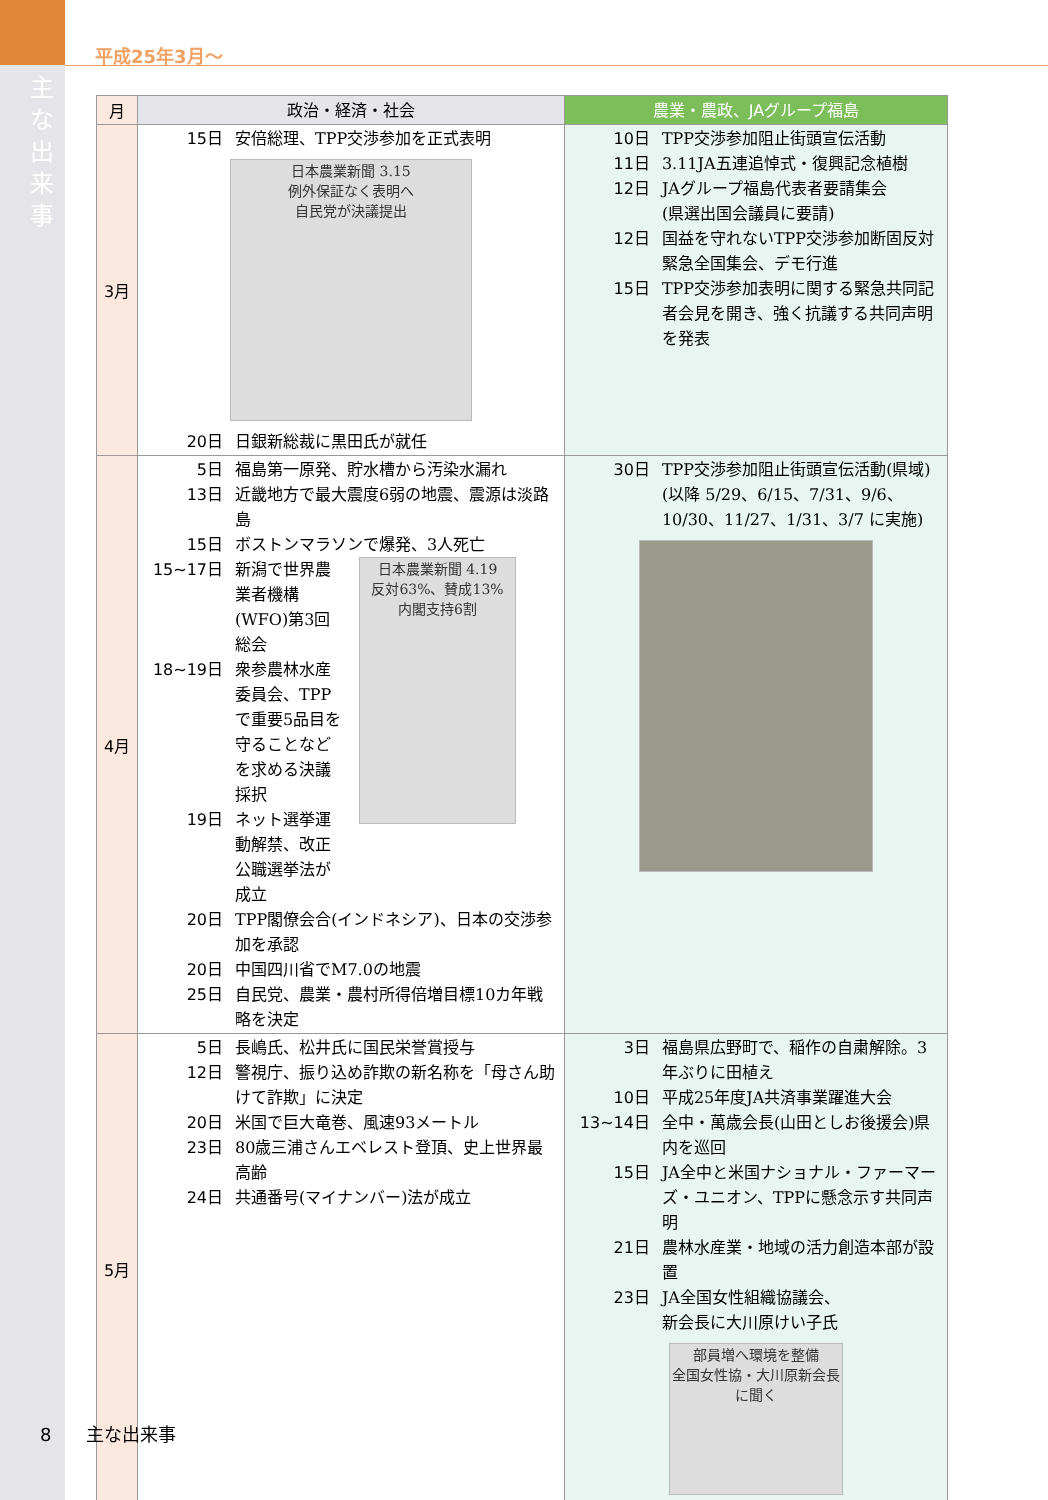主な出来事
平成25年3月～
| 月 | 政治・経済・社会 | 農業・農政、JAグループ福島 |
| --- | --- | --- |
| 3月 | 15日 安倍総理、TPP交渉参加を正式表明 日本農業新聞 3.15 例外保証なく表明へ 自民党が決議提出 20日 日銀新総裁に黒田氏が就任 | 10日 TPP交渉参加阻止街頭宣伝活動 11日 3.11JA五連追悼式・復興記念植樹 12日 JAグループ福島代表者要請集会 (県選出国会議員に要請) 12日 国益を守れないTPP交渉参加断固反対緊急全国集会、デモ行進 15日 TPP交渉参加表明に関する緊急共同記者会見を開き、強く抗議する共同声明を発表 |
| 4月 | 5日 福島第一原発、貯水槽から汚染水漏れ 13日 近畿地方で最大震度6弱の地震、震源は淡路島 15日 ボストンマラソンで爆発、3人死亡 15~17日 新潟で世界農業者機構(WFO)第3回総会 18~19日 衆参農林水産委員会、TPPで重要5品目を守ることなどを求める決議採択 19日 ネット選挙運動解禁、改正公職選挙法が成立 日本農業新聞 4.19 反対63%、賛成13% 内閣支持6割 20日 TPP閣僚会合(インドネシア)、日本の交渉参加を承認 20日 中国四川省でM7.0の地震 25日 自民党、農業・農村所得倍増目標10カ年戦略を決定 | 30日 TPP交渉参加阻止街頭宣伝活動(県域)(以降 5/29、6/15、7/31、9/6、10/30、11/27、1/31、3/7 に実施) |
| 5月 | 5日 長嶋氏、松井氏に国民栄誉賞授与 12日 警視庁、振り込め詐欺の新名称を「母さん助けて詐欺」に決定 20日 米国で巨大竜巻、風速93メートル 23日 80歳三浦さんエベレスト登頂、史上世界最高齢 24日 共通番号(マイナンバー)法が成立 | 3日 福島県広野町で、稲作の自粛解除。3年ぶりに田植え 10日 平成25年度JA共済事業躍進大会 13~14日 全中・萬歳会長(山田としお後援会)県内を巡回 15日 JA全中と米国ナショナル・ファーマーズ・ユニオン、TPPに懸念示す共同声明 21日 農林水産業・地域の活力創造本部が設置 23日 JA全国女性組織協議会、 新会長に大川原けい子氏 部員増へ環境を整備 全国女性協・大川原新会長に聞く |
8 主な出来事